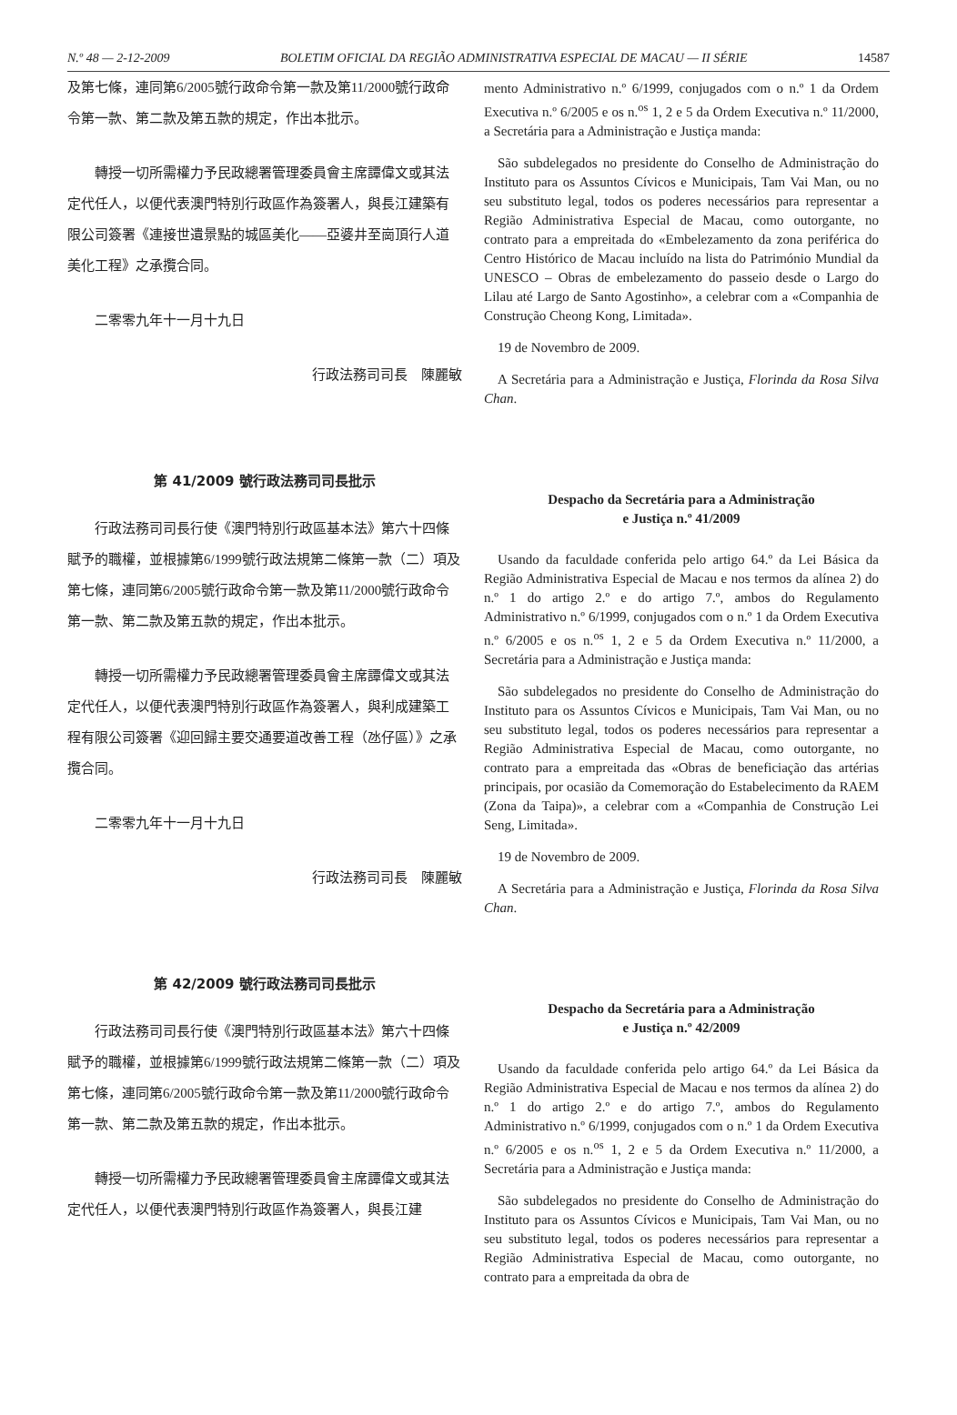N.º 48 — 2-12-2009 BOLETIM OFICIAL DA REGIÃO ADMINISTRATIVA ESPECIAL DE MACAU — II SÉRIE 14587
及第七條，連同第6/2005號行政命令第一款及第11/2000號行政命令第一款、第二款及第五款的規定，作出本批示。
轉授一切所需權力予民政總署管理委員會主席譚偉文或其法定代任人，以便代表澳門特別行政區作為簽署人，與長江建築有限公司簽署《連接世遺景點的城區美化——亞婆井至崗頂行人道美化工程》之承攬合同。
二零零九年十一月十九日
行政法務司司長　陳麗敏
第 41/2009 號行政法務司司長批示
行政法務司司長行使《澳門特別行政區基本法》第六十四條賦予的職權，並根據第6/1999號行政法規第二條第一款（二）項及第七條，連同第6/2005號行政命令第一款及第11/2000號行政命令第一款、第二款及第五款的規定，作出本批示。
轉授一切所需權力予民政總署管理委員會主席譚偉文或其法定代任人，以便代表澳門特別行政區作為簽署人，與利成建築工程有限公司簽署《迎回歸主要交通要道改善工程（氹仔區）》之承攬合同。
二零零九年十一月十九日
行政法務司司長　陳麗敏
第 42/2009 號行政法務司司長批示
行政法務司司長行使《澳門特別行政區基本法》第六十四條賦予的職權，並根據第6/1999號行政法規第二條第一款（二）項及第七條，連同第6/2005號行政命令第一款及第11/2000號行政命令第一款、第二款及第五款的規定，作出本批示。
轉授一切所需權力予民政總署管理委員會主席譚偉文或其法定代任人，以便代表澳門特別行政區作為簽署人，與長江建
mento Administrativo n.º 6/1999, conjugados com o n.º 1 da Ordem Executiva n.º 6/2005 e os n.<sup>os</sup> 1, 2 e 5 da Ordem Executiva n.º 11/2000, a Secretária para a Administração e Justiça manda:
São subdelegados no presidente do Conselho de Administração do Instituto para os Assuntos Cívicos e Municipais, Tam Vai Man, ou no seu substituto legal, todos os poderes necessários para representar a Região Administrativa Especial de Macau, como outorgante, no contrato para a empreitada do «Embelezamento da zona periférica do Centro Histórico de Macau incluído na lista do Património Mundial da UNESCO – Obras de embelezamento do passeio desde o Largo do Lilau até Largo de Santo Agostinho», a celebrar com a «Companhia de Construção Cheong Kong, Limitada».
19 de Novembro de 2009.
A Secretária para a Administração e Justiça, Florinda da Rosa Silva Chan.
Despacho da Secretária para a Administração
e Justiça n.º 41/2009
Usando da faculdade conferida pelo artigo 64.º da Lei Básica da Região Administrativa Especial de Macau e nos termos da alínea 2) do n.º 1 do artigo 2.º e do artigo 7.º, ambos do Regulamento Administrativo n.º 6/1999, conjugados com o n.º 1 da Ordem Executiva n.º 6/2005 e os n.<sup>os</sup> 1, 2 e 5 da Ordem Executiva n.º 11/2000, a Secretária para a Administração e Justiça manda:
São subdelegados no presidente do Conselho de Administração do Instituto para os Assuntos Cívicos e Municipais, Tam Vai Man, ou no seu substituto legal, todos os poderes necessários para representar a Região Administrativa Especial de Macau, como outorgante, no contrato para a empreitada das «Obras de beneficiação das artérias principais, por ocasião da Comemoração do Estabelecimento da RAEM (Zona da Taipa)», a celebrar com a «Companhia de Construção Lei Seng, Limitada».
19 de Novembro de 2009.
A Secretária para a Administração e Justiça, Florinda da Rosa Silva Chan.
Despacho da Secretária para a Administração
e Justiça n.º 42/2009
Usando da faculdade conferida pelo artigo 64.º da Lei Básica da Região Administrativa Especial de Macau e nos termos da alínea 2) do n.º 1 do artigo 2.º e do artigo 7.º, ambos do Regulamento Administrativo n.º 6/1999, conjugados com o n.º 1 da Ordem Executiva n.º 6/2005 e os n.<sup>os</sup> 1, 2 e 5 da Ordem Executiva n.º 11/2000, a Secretária para a Administração e Justiça manda:
São subdelegados no presidente do Conselho de Administração do Instituto para os Assuntos Cívicos e Municipais, Tam Vai Man, ou no seu substituto legal, todos os poderes necessários para representar a Região Administrativa Especial de Macau, como outorgante, no contrato para a empreitada da obra de